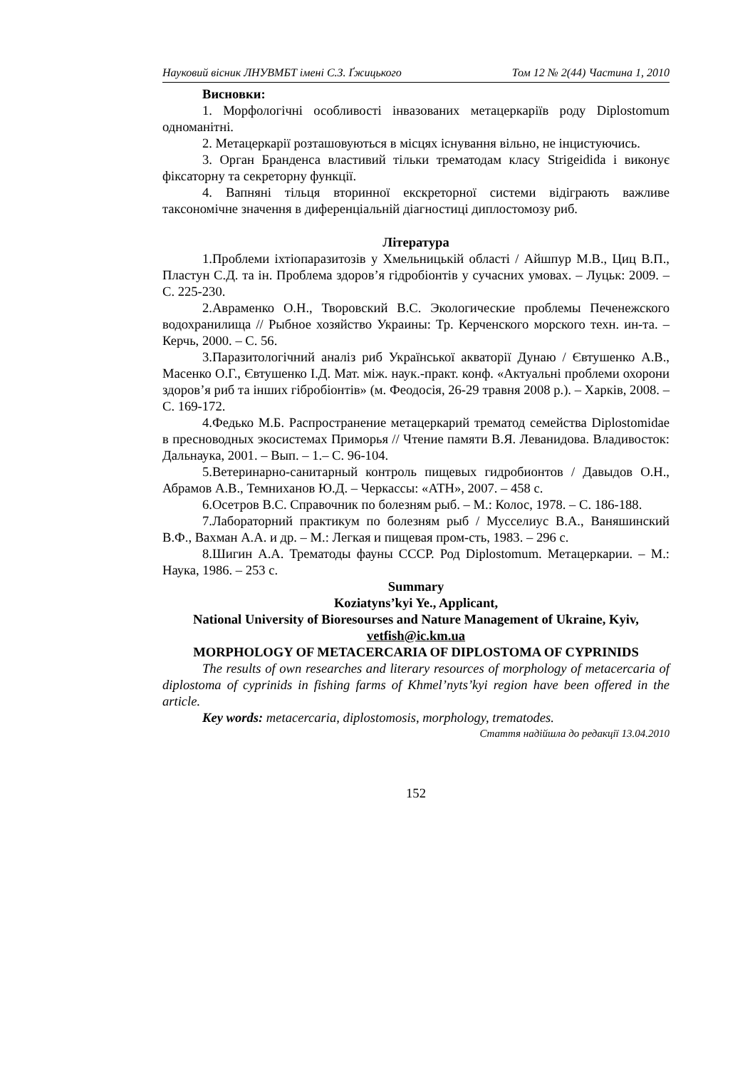Науковий вісник ЛНУВМБТ імені С.З. Ґжицького Том 12 № 2(44) Частина 1, 2010
Висновки:
1. Морфологічні особливості інвазованих метацеркаріїв роду Diplostomum одноманітні.
2. Метацеркарії розташовуються в місцях існування вільно, не інцистуючись.
3. Орган Бранденса властивий тільки трематодам класу Strigeidida і виконує фіксаторну та секреторну функції.
4. Вапняні тільця вторинної екскреторної системи відіграють важливе таксономічне значення в диференціальній діагностиці диплостомозу риб.
Література
1.Проблеми іхтіопаразитозів у Хмельницькій області / Айшпур М.В., Циц В.П., Пластун С.Д. та ін. Проблема здоров’я гідробіонтів у сучасних умовах. – Луцьк: 2009. – С. 225-230.
2.Авраменко О.Н., Творовский В.С. Экологические проблемы Печенежского водохранилища // Рыбное хозяйство Украины: Тр. Керченского морского техн. ин-та. – Керчь, 2000. – С. 56.
3.Паразитологічний аналіз риб Української акваторії Дунаю / Євтушенко А.В., Масенко О.Г., Євтушенко І.Д. Мат. між. наук.-практ. конф. «Актуальні проблеми охорони здоров’я риб та інших гібробіонтів» (м. Феодосія, 26-29 травня 2008 р.). – Харків, 2008. – С. 169-172.
4.Федько М.Б. Распространение метацеркарий трематод семейства Diplostomidae в пресноводных экосистемах Приморья // Чтение памяти В.Я. Леванидова. Владивосток: Дальнаука, 2001. – Вып. – 1.– С. 96-104.
5.Ветеринарно-санитарный контроль пищевых гидробионтов / Давыдов О.Н., Абрамов А.В., Темниханов Ю.Д. – Черкассы: «АТН», 2007. – 458 с.
6.Осетров В.С. Справочник по болезням рыб. – М.: Колос, 1978. – С. 186-188.
7.Лабораторний практикум по болезням рыб / Мусселиус В.А., Ваняшинский В.Ф., Вахман А.А. и др. – М.: Легкая и пищевая пром-сть, 1983. – 296 с.
8.Шигин А.А. Трематоды фауны СССР. Род Diplostomum. Метацеркарии. – М.: Наука, 1986. – 253 с.
Summary
Koziatyns’kyi Ye., Applicant,
National University of Bioresourses and Nature Management of Ukraine, Kyiv, vetfish@ic.km.ua
MORPHOLOGY OF METACERCARIA OF DIPLOSTOMA OF CYPRINIDS
The results of own researches and literary resources of morphology of metacercaria of diplostoma of cyprinids in fishing farms of Khmel’nyts’kyi region have been offered in the article.
Key words: metacercaria, diplostomosis, morphology, trematodes.
Стаття надійшла до редакції 13.04.2010
152